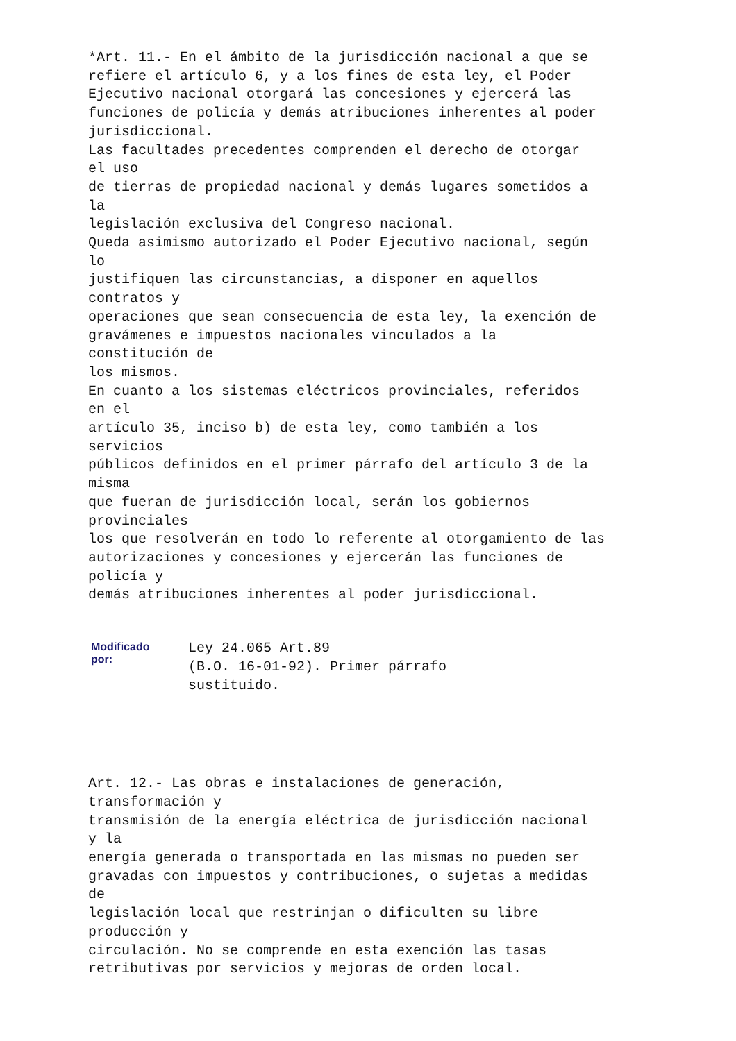*Art. 11.- En el ámbito de la jurisdicción nacional a que se
refiere el artículo 6, y a los fines de esta ley, el Poder
Ejecutivo nacional otorgará las concesiones y ejercerá las
funciones de policía y demás atribuciones inherentes al poder
jurisdiccional.
Las facultades precedentes comprenden el derecho de otorgar
el uso
de tierras de propiedad nacional y demás lugares sometidos a
la
legislación exclusiva del Congreso nacional.
Queda asimismo autorizado el Poder Ejecutivo nacional, según
lo
justifiquen las circunstancias, a disponer en aquellos
contratos y
operaciones que sean consecuencia de esta ley, la exención de
gravámenes e impuestos nacionales vinculados a la
constitución de
los mismos.
En cuanto a los sistemas eléctricos provinciales, referidos
en el
artículo 35, inciso b) de esta ley, como también a los
servicios
públicos definidos en el primer párrafo del artículo 3 de la
misma
que fueran de jurisdicción local, serán los gobiernos
provinciales
los que resolverán en todo lo referente al otorgamiento de las
autorizaciones y concesiones y ejercerán las funciones de
policía y
demás atribuciones inherentes al poder jurisdiccional.
| Modificado por: | Ley 24.065 Art.89 (B.O. 16-01-92). Primer párrafo sustituido. |
Art. 12.- Las obras e instalaciones de generación,
transformación y
transmisión de la energía eléctrica de jurisdicción nacional
y la
energía generada o transportada en las mismas no pueden ser
gravadas con impuestos y contribuciones, o sujetas a medidas
de
legislación local que restrinjan o dificulten su libre
producción y
circulación. No se comprende en esta exención las tasas
retributivas por servicios y mejoras de orden local.